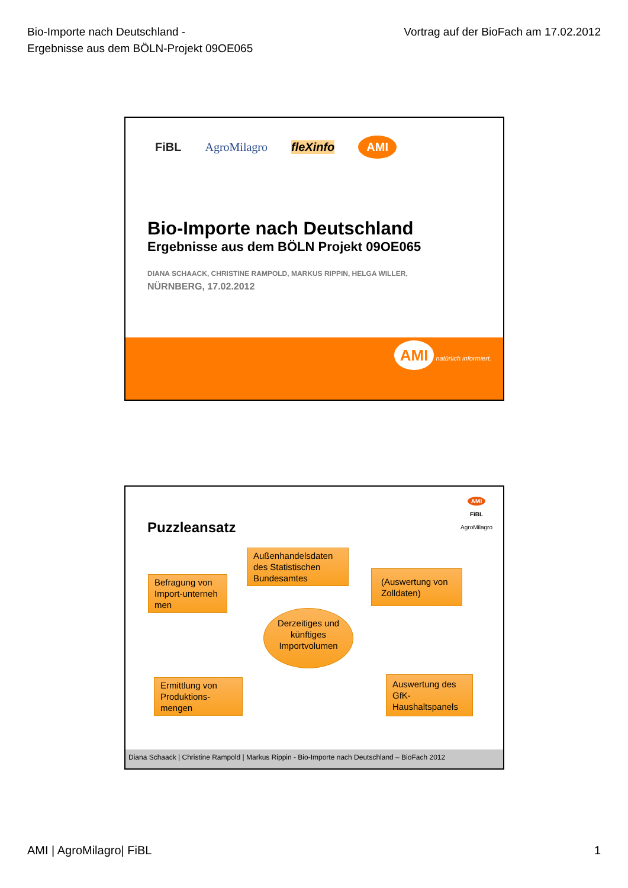Bio-Importe nach Deutschland -
Ergebnisse aus dem BÖLN-Projekt 09OE065
Vortrag auf der BioFach am 17.02.2012
FiBL AgroMilagro fleXinfo AMI
Bio-Importe nach Deutschland
Ergebnisse aus dem BÖLN Projekt 09OE065
DIANA SCHAACK, CHRISTINE RAMPOLD, MARKUS RIPPIN, HELGA WILLER,
NÜRNBERG, 17.02.2012
AMI natürlich informiert.
AMI
FiBL
AgroMilagro
Puzzleansatz
Außenhandelsdaten des Statistischen Bundesamtes
Befragung von Import-unterneh men
(Auswertung von Zolldaten)
Derzeitiges und künftiges Importvolumen
Ermittlung von Produktions-mengen
Auswertung des GfK-Haushaltspanels
Diana Schaack | Christine Rampold | Markus Rippin - Bio-Importe nach Deutschland – BioFach 2012
AMI | AgroMilagro| FiBL 1